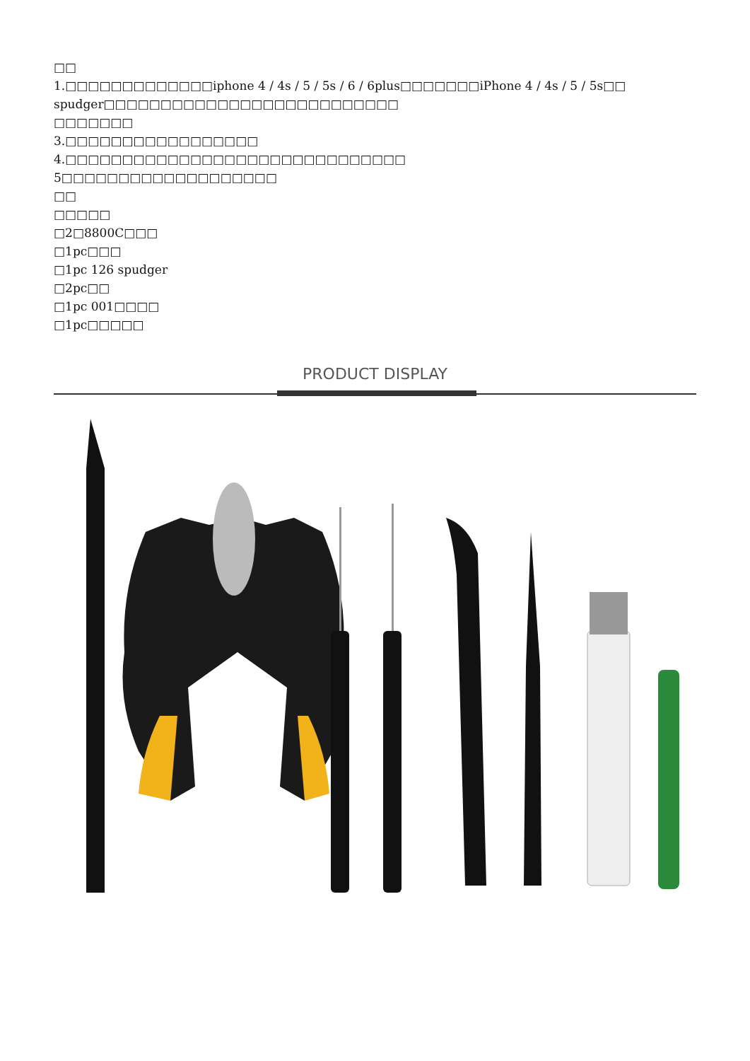□□
1.□□□□□□□□□□□□□iphone 4 / 4s / 5 / 5s / 6 / 6plus□□□□□□□iPhone 4 / 4s / 5 / 5s□□
spudger□□□□□□□□□□□□□□□□□□□□□□□□□□
□□□□□□□
3.□□□□□□□□□□□□□□□□□
4.□□□□□□□□□□□□□□□□□□□□□□□□□□□□□□
5□□□□□□□□□□□□□□□□□□□
□□
□□□□□
□2□8800C□□□
□1pc□□□
□1pc 126 spudger
□2pc□□
□1pc 001□□□□
□1pc□□□□□
PRODUCT DISPLAY